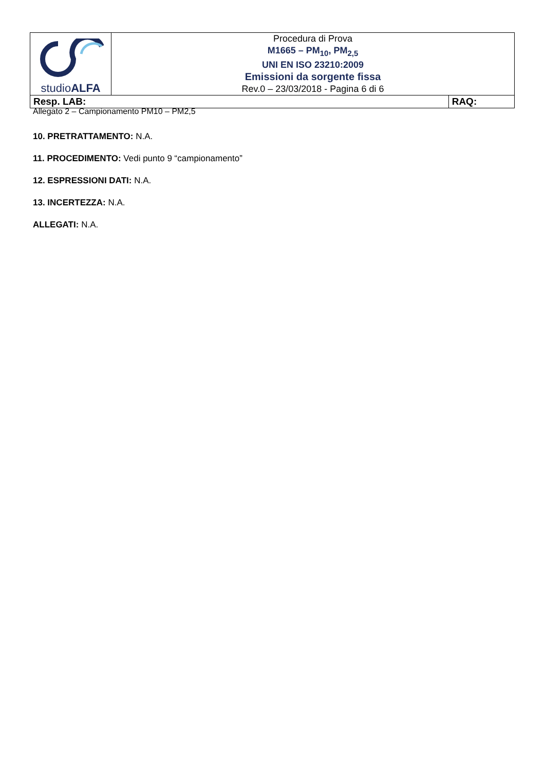| studio ALFA | Procedura di Prova M1665 – PM<sub>10</sub>, PM<sub>2,5</sub> UNI EN ISO 23210:2009 Emissioni da sorgente fissa Rev.0 – 23/03/2018 - Pagina 6 di 6 | |
| Resp. LAB: | | RAQ: |
Allegato 2 – Campionamento PM10 – PM2,5
10. PRETRATTAMENTO: N.A.
11. PROCEDIMENTO: Vedi punto 9 “campionamento”
12. ESPRESSIONI DATI: N.A.
13. INCERTEZZA: N.A.
ALLEGATI: N.A.